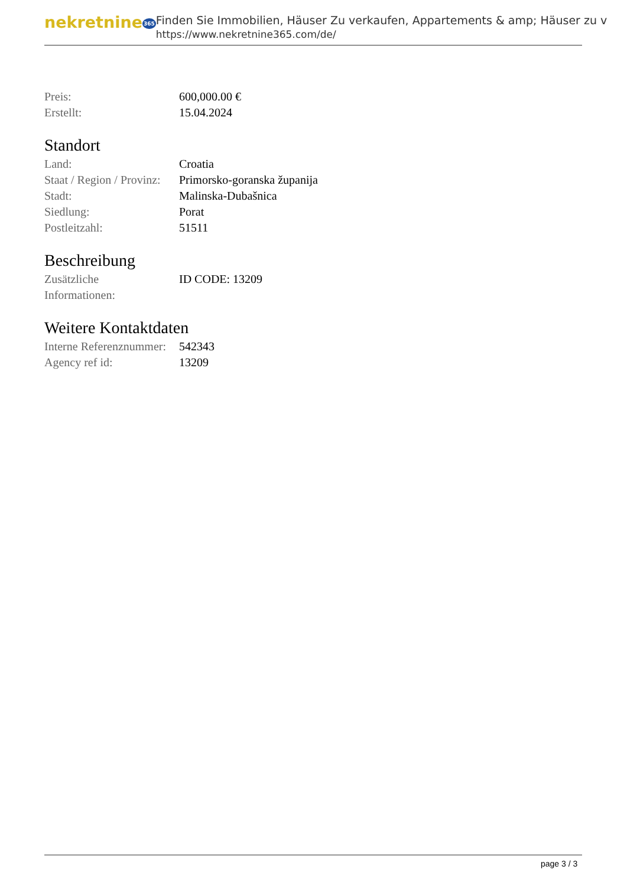nekretnine365
Finden Sie Immobilien, Häuser Zu verkaufen, Appartements & amp; Häuser zu v
https://www.nekretnine365.com/de/
| Preis: | 600,000.00 € |
| Erstellt: | 15.04.2024 |
Standort
| Land: | Croatia |
| Staat / Region / Provinz: | Primorsko-goranska županija |
| Stadt: | Malinska-Dubašnica |
| Siedlung: | Porat |
| Postleitzahl: | 51511 |
Beschreibung
| Zusätzliche Informationen: | ID CODE: 13209 |
Weitere Kontaktdaten
| Interne Referenznummer: | 542343 |
| Agency ref id: | 13209 |
page 3 / 3